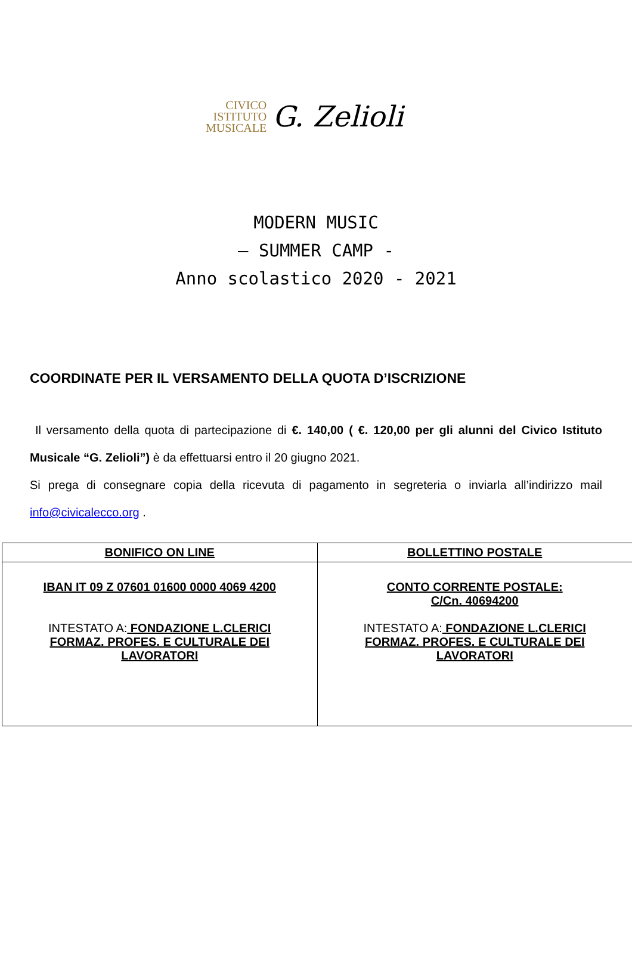CIVICO
ISTITUTO
MUSICALE
G. Zelioli
MODERN MUSIC
– SUMMER CAMP -
Anno scolastico 2020 - 2021
COORDINATE PER IL VERSAMENTO DELLA QUOTA D’ISCRIZIONE
Il versamento della quota di partecipazione di €. 140,00 ( €. 120,00 per gli alunni del Civico Istituto Musicale “G. Zelioli”) è da effettuarsi entro il 20 giugno 2021.
Si prega di consegnare copia della ricevuta di pagamento in segreteria o inviarla all’indirizzo mail info@civicalecco.org .
| BONIFICO ON LINE | BOLLETTINO POSTALE |
| IBAN IT 09 Z 07601 01600 0000 4069 4200 INTESTATO A: FONDAZIONE L.CLERICI FORMAZ. PROFES. E CULTURALE DEI LAVORATORI | CONTO CORRENTE POSTALE: C/Cn. 40694200 INTESTATO A: FONDAZIONE L.CLERICI FORMAZ. PROFES. E CULTURALE DEI LAVORATORI |